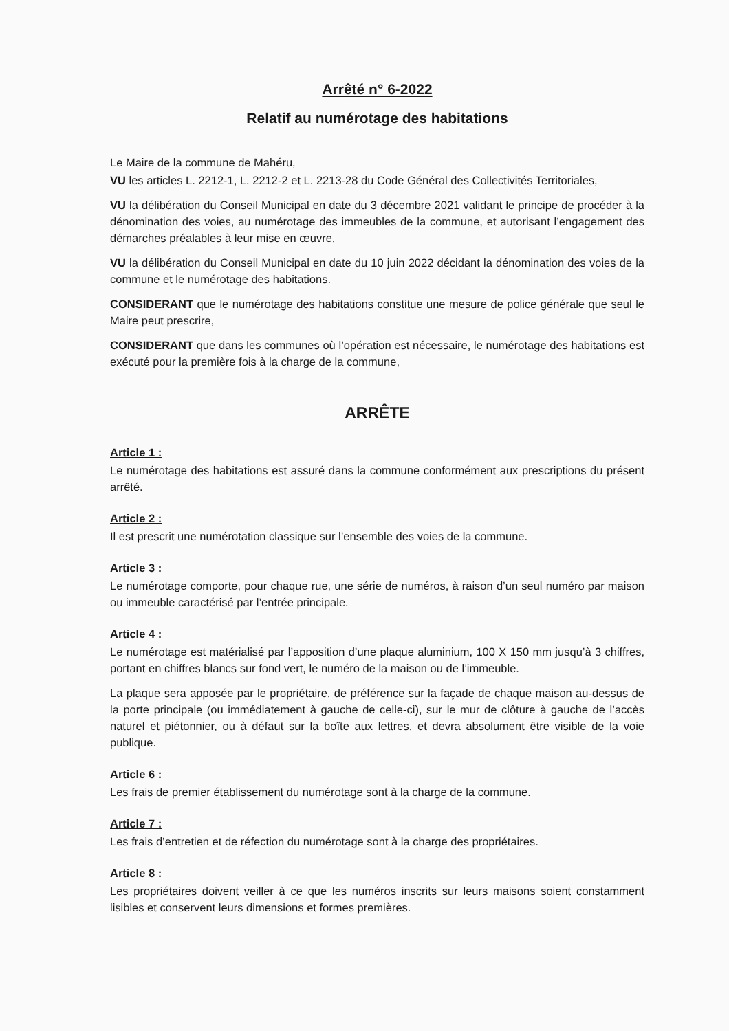Arrêté n° 6-2022
Relatif au numérotage des habitations
Le Maire de la commune de Mahéru,
VU les articles L. 2212-1, L. 2212-2 et L. 2213-28 du Code Général des Collectivités Territoriales,
VU la délibération du Conseil Municipal en date du 3 décembre 2021 validant le principe de procéder à la dénomination des voies, au numérotage des immeubles de la commune, et autorisant l’engagement des démarches préalables à leur mise en œuvre,
VU la délibération du Conseil Municipal en date du 10 juin 2022 décidant la dénomination des voies de la commune et le numérotage des habitations.
CONSIDERANT que le numérotage des habitations constitue une mesure de police générale que seul le Maire peut prescrire,
CONSIDERANT que dans les communes où l’opération est nécessaire, le numérotage des habitations est exécuté pour la première fois à la charge de la commune,
ARRÊTE
Article 1 :
Le numérotage des habitations est assuré dans la commune conformément aux prescriptions du présent arrêté.
Article 2 :
Il est prescrit une numérotation classique sur l’ensemble des voies de la commune.
Article 3 :
Le numérotage comporte, pour chaque rue, une série de numéros, à raison d’un seul numéro par maison ou immeuble caractérisé par l’entrée principale.
Article 4 :
Le numérotage est matérialisé par l’apposition d’une plaque aluminium, 100 X 150 mm jusqu’à 3 chiffres, portant en chiffres blancs sur fond vert, le numéro de la maison ou de l’immeuble.
La plaque sera apposée par le propriétaire, de préférence sur la façade de chaque maison au-dessus de la porte principale (ou immédiatement à gauche de celle-ci), sur le mur de clôture à gauche de l’accès naturel et piétonnier, ou à défaut sur la boîte aux lettres, et devra absolument être visible de la voie publique.
Article 6 :
Les frais de premier établissement du numérotage sont à la charge de la commune.
Article 7 :
Les frais d’entretien et de réfection du numérotage sont à la charge des propriétaires.
Article 8 :
Les propriétaires doivent veiller à ce que les numéros inscrits sur leurs maisons soient constamment lisibles et conservent leurs dimensions et formes premières.